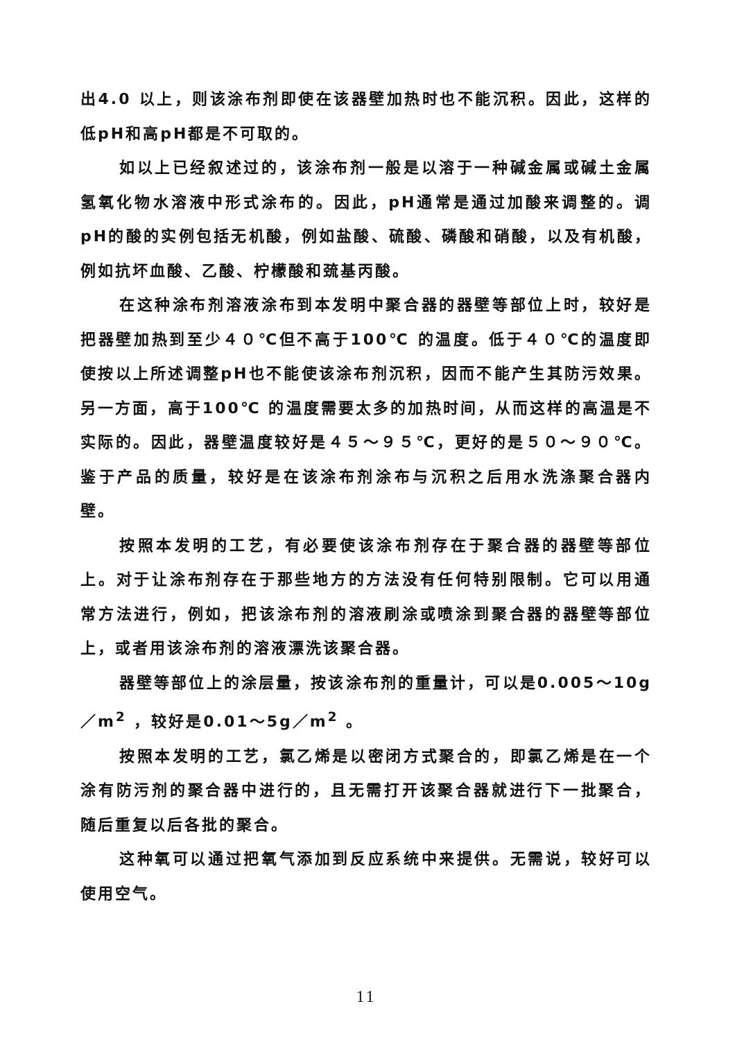出4.0 以上，则该涂布剂即使在该器壁加热时也不能沉积。因此，这样的低pH和高pH都是不可取的。
如以上已经叙述过的，该涂布剂一般是以溶于一种碱金属或碱土金属氢氧化物水溶液中形式涂布的。因此，pH通常是通过加酸来调整的。调pH的酸的实例包括无机酸，例如盐酸、硫酸、磷酸和硝酸，以及有机酸，例如抗坏血酸、乙酸、柠檬酸和巯基丙酸。
在这种涂布剂溶液涂布到本发明中聚合器的器壁等部位上时，较好是把器壁加热到至少４０℃但不高于100℃ 的温度。低于４０℃的温度即使按以上所述调整pH也不能使该涂布剂沉积，因而不能产生其防污效果。另一方面，高于100℃ 的温度需要太多的加热时间，从而这样的高温是不实际的。因此，器壁温度较好是４５～９５℃，更好的是５０～９０℃。鉴于产品的质量，较好是在该涂布剂涂布与沉积之后用水洗涤聚合器内壁。
按照本发明的工艺，有必要使该涂布剂存在于聚合器的器壁等部位上。对于让涂布剂存在于那些地方的方法没有任何特别限制。它可以用通常方法进行，例如，把该涂布剂的溶液刷涂或喷涂到聚合器的器壁等部位上，或者用该涂布剂的溶液漂洗该聚合器。
器壁等部位上的涂层量，按该涂布剂的重量计，可以是0.005～10g／m<sup>2</sup> ，较好是0.01～5g／m<sup>2</sup> 。
按照本发明的工艺，氯乙烯是以密闭方式聚合的，即氯乙烯是在一个涂有防污剂的聚合器中进行的，且无需打开该聚合器就进行下一批聚合，随后重复以后各批的聚合。
这种氧可以通过把氧气添加到反应系统中来提供。无需说，较好可以使用空气。
11